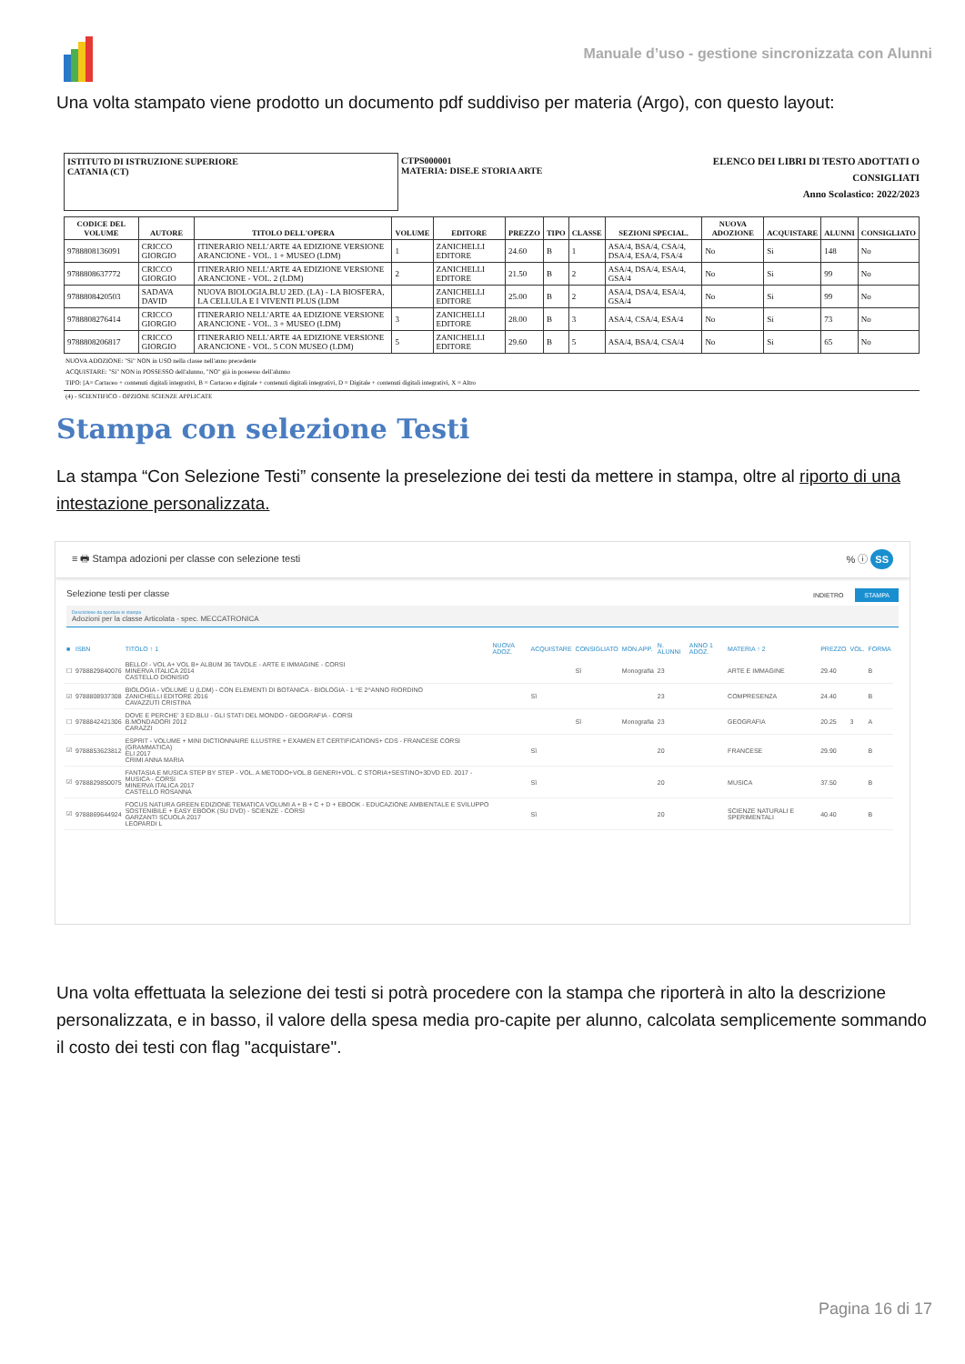Manuale d’uso - gestione sincronizzata con Alunni
Una volta stampato viene prodotto un documento pdf suddiviso per materia (Argo), con questo layout:
ISTITUTO DI ISTRUZIONE SUPERIORE
CATANIA (CT)
CTPS000001
MATERIA: DISE.E STORIA ARTE
ELENCO DEI LIBRI DI TESTO ADOTTATI O CONSIGLIATI
Anno Scolastico: 2022/2023
| CODICE DEL VOLUME | AUTORE | TITOLO DELL'OPERA | VOLUME | EDITORE | PREZZO | TIPO | CLASSE | SEZIONI SPECIAL. | NUOVA ADOZIONE | ACQUISTARE | ALUNNI | CONSIGLIATO |
| --- | --- | --- | --- | --- | --- | --- | --- | --- | --- | --- | --- | --- |
| 9788808136091 | CRICCO GIORGIO | ITINERARIO NELL'ARTE 4A EDIZIONE VERSIONE ARANCIONE - VOL. 1 + MUSEO (LDM) | 1 | ZANICHELLI EDITORE | 24.60 | B | 1 | ASA/4, BSA/4, CSA/4, DSA/4, ESA/4, FSA/4 | No | Si | 148 | No |
| 9788808637772 | CRICCO GIORGIO | ITINERARIO NELL'ARTE 4A EDIZIONE VERSIONE ARANCIONE - VOL. 2 (LDM) | 2 | ZANICHELLI EDITORE | 21.50 | B | 2 | ASA/4, DSA/4, ESA/4, GSA/4 | No | Si | 99 | No |
| 9788808420503 | SADAVA DAVID | NUOVA BIOLOGIA.BLU 2ED. (LA) - LA BIOSFERA, LA CELLULA E I VIVENTI PLUS (LDM | | ZANICHELLI EDITORE | 25.00 | B | 2 | ASA/4, DSA/4, ESA/4, GSA/4 | No | Si | 99 | No |
| 9788808276414 | CRICCO GIORGIO | ITINERARIO NELL'ARTE 4A EDIZIONE VERSIONE ARANCIONE - VOL. 3 + MUSEO (LDM) | 3 | ZANICHELLI EDITORE | 28.00 | B | 3 | ASA/4, CSA/4, ESA/4 | No | Si | 73 | No |
| 9788808206817 | CRICCO GIORGIO | ITINERARIO NELL'ARTE 4A EDIZIONE VERSIONE ARANCIONE - VOL. 5 CON MUSEO (LDM) | 5 | ZANICHELLI EDITORE | 29.60 | B | 5 | ASA/4, BSA/4, CSA/4 | No | Si | 65 | No |
NUOVA ADOZIONE: "Si" NON in USO nella classe nell'anno precedente
ACQUISTARE: "Si" NON in POSSESSO dell'alunno, "NO" già in possesso dell'alunno
TIPO: [A= Cartaceo + contenuti digitali integrativi, B = Cartaceo e digitale + contenuti digitali integrativi, D = Digitale + contenuti digitali integrativi, X = Altro
(4) - SCIENTIFICO - OPZIONE SCIENZE APPLICATE
Stampa con selezione Testi
La stampa “Con Selezione Testi” consente la preselezione dei testi da mettere in stampa, oltre al riporto di una intestazione personalizzata.
≡ 🖶 Stampa adozioni per classe con selezione testi% ⓘ SS
Selezione testi per classe INDIETRO STAMPA
Descrizione da riportare in stampa
Adozioni per la classe Articolata - spec. MECCATRONICA
| ■ | ISBN | TITOLO ↑ 1 | NUOVA ADOZ. | ACQUISTARE | CONSIGLIATO | MON.APP. | N. ALUNNI | ANNO 1 ADOZ. | MATERIA ↑ 2 | PREZZO | VOL. | FORMA |
| --- | --- | --- | --- | --- | --- | --- | --- | --- | --- | --- | --- | --- |
| ☐ | 9788829840076 | BELLO! - VOL A+ VOL B+ ALBUM 36 TAVOLE - ARTE E IMMAGINE - CORSI MINERVA ITALICA 2014 CASTELLO DIONISIO | | | Sì | Monografia | 23 | | ARTE E IMMAGINE | 29.40 | | B |
| ☑ | 9788808937308 | BIOLOGIA - VOLUME U (LDM) - CON ELEMENTI DI BOTANICA - BIOLOGIA - 1 ^E 2^ANNO RIORDINO ZANICHELLI EDITORE 2016 CAVAZZUTI CRISTINA | | Sì | | | 23 | | COMPRESENZA | 24.40 | | B |
| ☐ | 9788842421306 | DOVE E PERCHE' 3 ED.BLU - GLI STATI DEL MONDO - GEOGRAFIA - CORSI B.MONDADORI 2012 CARAZZI | | | Sì | Monografia | 23 | | GEOGRAFIA | 20.25 | 3 | A |
| ☑ | 9788853623812 | ESPRIT - VOLUME + MINI DICTIONNAIRE ILLUSTRE + EXAMEN ET CERTIFICATIONS+ CDS - FRANCESE CORSI (GRAMMATICA) ELI 2017 CRIMI ANNA MARIA | | Sì | | | 20 | | FRANCESE | 29.90 | | B |
| ☑ | 9788829850075 | FANTASIA E MUSICA STEP BY STEP - VOL. A METODO+VOL.B GENERI+VOL. C STORIA+SESTINO+3DVD ED. 2017 - MUSICA - CORSI MINERVA ITALICA 2017 CASTELLO ROSANNA | | Sì | | | 20 | | MUSICA | 37.50 | | B |
| ☑ | 9788869644924 | FOCUS NATURA GREEN EDIZIONE TEMATICA VOLUMI A + B + C + D + EBOOK - EDUCAZIONE AMBIENTALE E SVILUPPO SOSTENIBILE + EASY EBOOK (SU DVD) - SCIENZE - CORSI GARZANTI SCUOLA 2017 LEOPARDI L | | Sì | | | 20 | | SCIENZE NATURALI E SPERIMENTALI | 40.40 | | B |
Una volta effettuata la selezione dei testi si potrà procedere con la stampa che riporterà in alto la descrizione personalizzata, e in basso, il valore della spesa media pro-capite per alunno, calcolata semplicemente sommando il costo dei testi con flag "acquistare".
Pagina 16 di 17